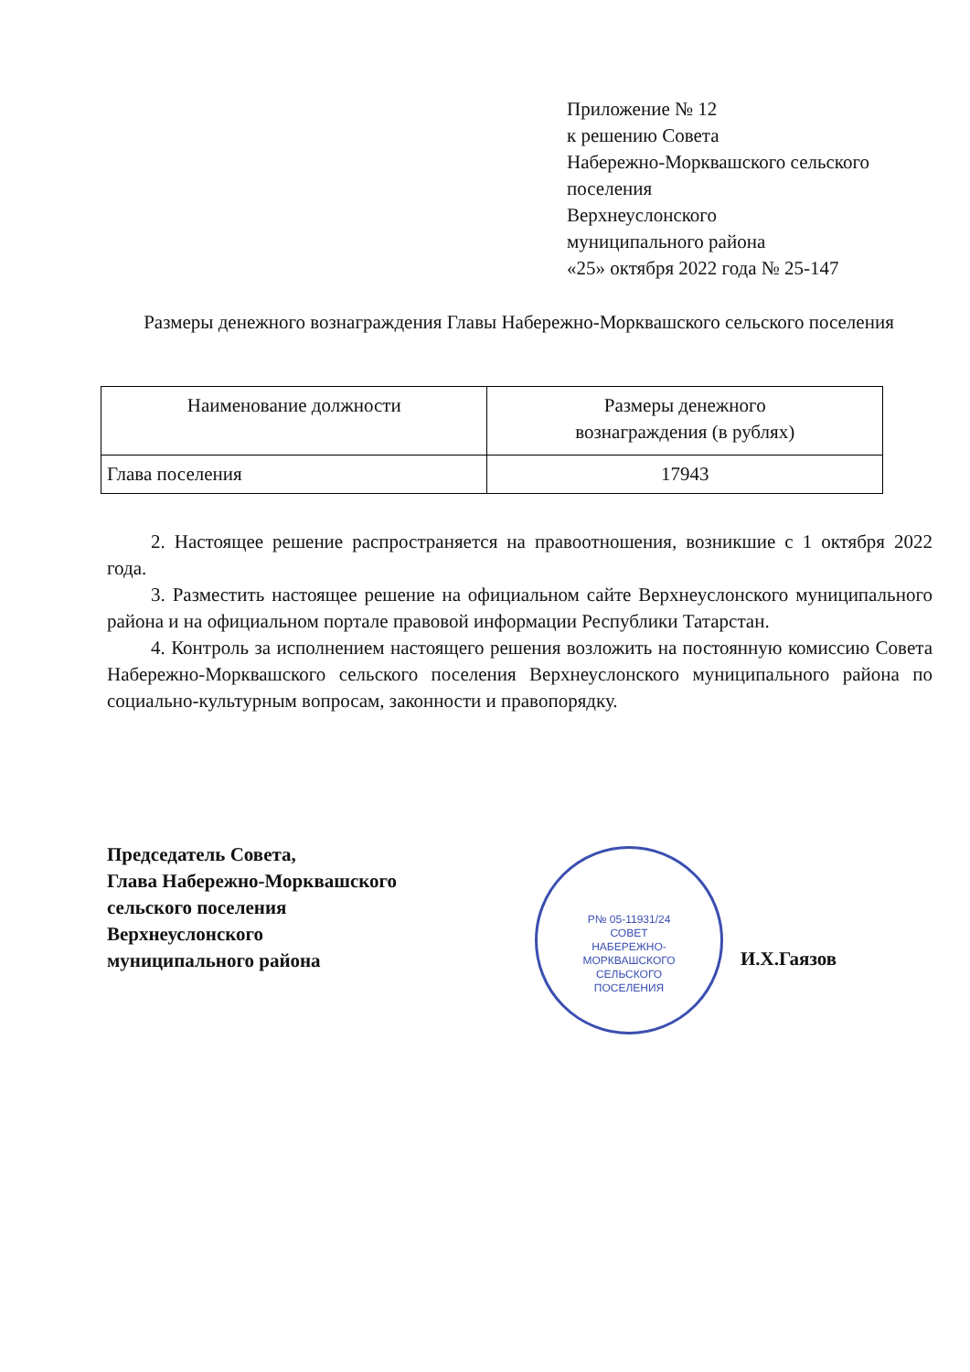Приложение № 12
к решению Совета
Набережно-Морквашского сельского
поселения
Верхнеуслонского
муниципального района
«25» октября 2022 года № 25-147
Размеры денежного вознаграждения Главы Набережно-Морквашского сельского поселения
| Наименование должности | Размеры денежного вознаграждения (в рублях) |
| --- | --- |
| Глава поселения | 17943 |
2. Настоящее решение распространяется на правоотношения, возникшие с 1 октября 2022 года.
3. Разместить настоящее решение на официальном сайте Верхнеуслонского муниципального района и на официальном портале правовой информации Республики Татарстан.
4. Контроль за исполнением настоящего решения возложить на постоянную комиссию Совета Набережно-Морквашского сельского поселения Верхнеуслонского муниципального района по социально-культурным вопросам, законности и правопорядку.
Председатель Совета,
Глава Набережно-Морквашского
сельского поселения
Верхнеуслонского
муниципального района
Р№ 05-11931/24
СОВЕТ
НАБЕРЕЖНО-
МОРКВАШСКОГО
СЕЛЬСКОГО
ПОСЕЛЕНИЯ
И.Х.Гаязов